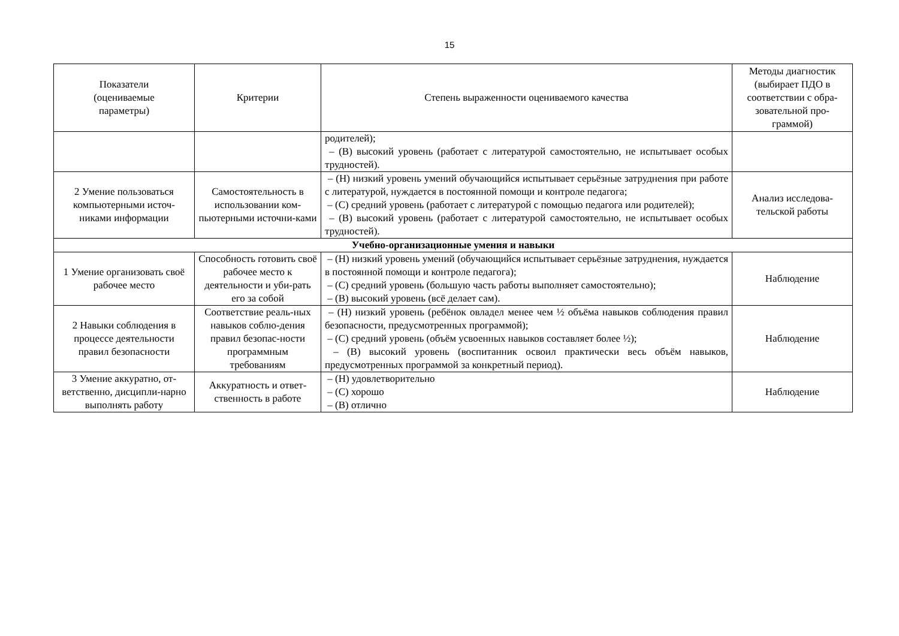15
| Показатели (оцениваемые параметры) | Критерии | Степень выраженности оцениваемого качества | Методы диагностик (выбирает ПДО в соответствии с обра-зовательной про-граммой) |
| --- | --- | --- | --- |
| | | родителей); – (В) высокий уровень (работает с литературой самостоятельно, не испытывает особых трудностей). | |
| 2 Умение пользоваться компьютерными источ-никами информации | Самостоятельность в использовании ком-пьютерными источни-ками | – (Н) низкий уровень умений обучающийся испытывает серьёзные затруднения при работе с литературой, нуждается в постоянной помощи и контроле педагога; – (С) средний уровень (работает с литературой с помощью педагога или родителей); – (В) высокий уровень (работает с литературой самостоятельно, не испытывает особых трудностей). | Анализ исследова-тельской работы |
| Учебно-организационные умения и навыки | | | |
| 1 Умение организовать своё рабочее место | Способность готовить своё рабочее место к деятельности и уби-рать его за собой | – (Н) низкий уровень умений (обучающийся испытывает серьёзные затруднения, нуждается в постоянной помощи и контроле педагога); – (С) средний уровень (большую часть работы выполняет самостоятельно); – (В) высокий уровень (всё делает сам). | Наблюдение |
| 2 Навыки соблюдения в процессе деятельности правил безопасности | Соответствие реаль-ных навыков соблю-дения правил безопас-ности программным требованиям | – (Н) низкий уровень (ребёнок овладел менее чем ½ объёма навыков соблюдения правил безопасности, предусмотренных программой); – (С) средний уровень (объём усвоенных навыков составляет более ½); – (В) высокий уровень (воспитанник освоил практически весь объём навыков, предусмотренных программой за конкретный период). | Наблюдение |
| 3 Умение аккуратно, от-ветственно, дисципли-нарно выполнять работу | Аккуратность и ответ-ственность в работе | – (Н) удовлетворительно – (С) хорошо – (В) отлично | Наблюдение |